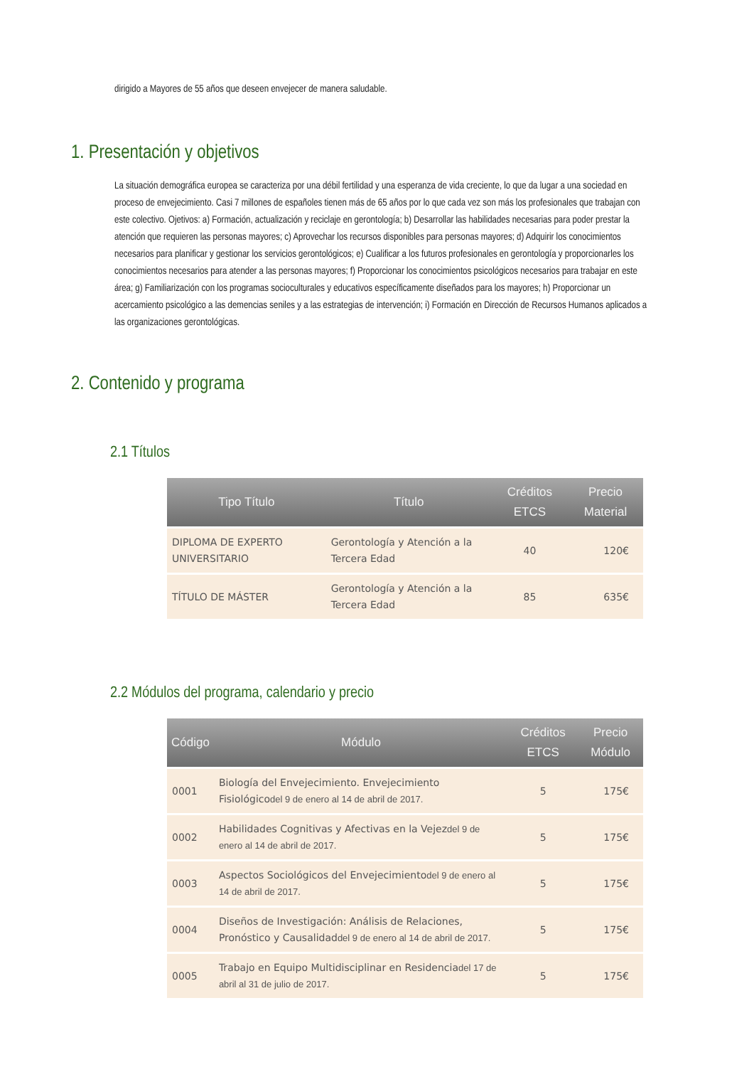dirigido a Mayores de 55 años que deseen envejecer de manera saludable.
1. Presentación y objetivos
La situación demográfica europea se caracteriza por una débil fertilidad y una esperanza de vida creciente, lo que da lugar a una sociedad en proceso de envejecimiento. Casi 7 millones de españoles tienen más de 65 años por lo que cada vez son más los profesionales que trabajan con este colectivo. Ojetivos: a) Formación, actualización y reciclaje en gerontología; b) Desarrollar las habilidades necesarias para poder prestar la atención que requieren las personas mayores; c) Aprovechar los recursos disponibles para personas mayores; d) Adquirir los conocimientos necesarios para planificar y gestionar los servicios gerontológicos; e) Cualificar a los futuros profesionales en gerontología y proporcionarles los conocimientos necesarios para atender a las personas mayores; f) Proporcionar los conocimientos psicológicos necesarios para trabajar en este área; g) Familiarización con los programas socioculturales y educativos específicamente diseñados para los mayores; h) Proporcionar un acercamiento psicológico a las demencias seniles y a las estrategias de intervención; i) Formación en Dirección de Recursos Humanos aplicados a las organizaciones gerontológicas.
2. Contenido y programa
2.1 Títulos
| Tipo Título | Título | Créditos ETCS | Precio Material |
| --- | --- | --- | --- |
| DIPLOMA DE EXPERTO UNIVERSITARIO | Gerontología y Atención a la Tercera Edad | 40 | 120€ |
| TÍTULO DE MÁSTER | Gerontología y Atención a la Tercera Edad | 85 | 635€ |
2.2 Módulos del programa, calendario y precio
| Código | Módulo | Créditos ETCS | Precio Módulo |
| --- | --- | --- | --- |
| 0001 | Biología del Envejecimiento. Envejecimiento Fisiológico del 9 de enero al 14 de abril de 2017. | 5 | 175€ |
| 0002 | Habilidades Cognitivas y Afectivas en la Vejez del 9 de enero al 14 de abril de 2017. | 5 | 175€ |
| 0003 | Aspectos Sociológicos del Envejecimiento del 9 de enero al 14 de abril de 2017. | 5 | 175€ |
| 0004 | Diseños de Investigación: Análisis de Relaciones, Pronóstico y Causalidad del 9 de enero al 14 de abril de 2017. | 5 | 175€ |
| 0005 | Trabajo en Equipo Multidisciplinar en Residencia del 17 de abril al 31 de julio de 2017. | 5 | 175€ |